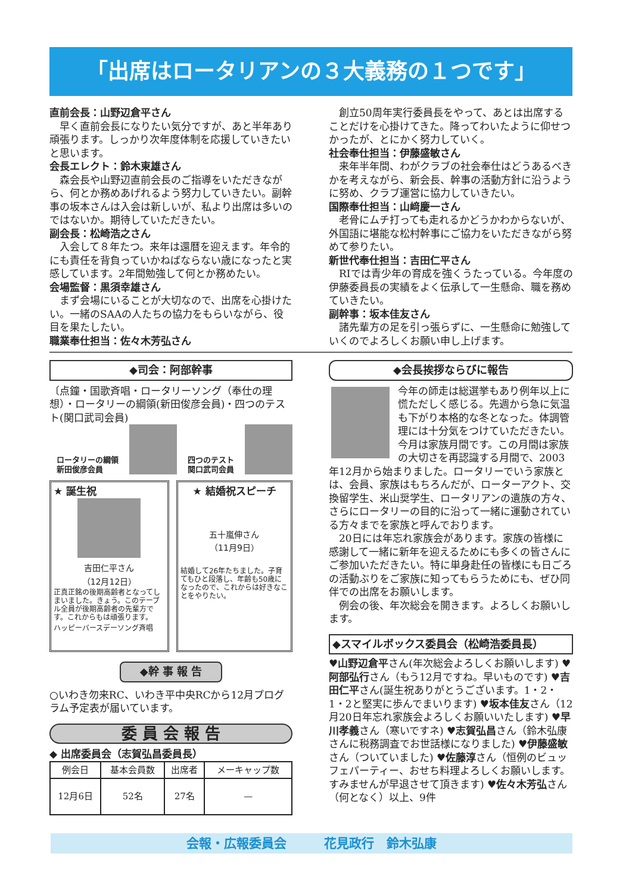「出席はロータリアンの３大義務の１つです」
直前会長：山野辺倉平さん
早く直前会長になりたい気分ですが、あと半年あり頑張ります。しっかり次年度体制を応援していきたいと思います。
会長エレクト：鈴木東雄さん
森会長や山野辺直前会長のご指導をいただきながら、何とか務めあげれるよう努力していきたい。副幹事の坂本さんは入会は新しいが、私より出席は多いのではないか。期待していただきたい。
副会長：松崎浩之さん
入会して８年たつ。来年は還暦を迎えます。年令的にも責任を背負っていかねばならない歳になったと実感しています。2年間勉強して何とか務めたい。
会場監督：黒須幸雄さん
まず会場にいることが大切なので、出席を心掛けたい。一緒のSAAの人たちの協力をもらいながら、役目を果たしたい。
職業奉仕担当：佐々木芳弘さん
創立50周年実行委員長をやって、あとは出席することだけを心掛けてきた。降ってわいたように仰せつかったが、とにかく努力していく。
社会奉仕担当：伊藤盛敏さん
来年半年間、わがクラブの社会奉仕はどうあるべきかを考えながら、新会長、幹事の活動方針に沿うように努め、クラブ運営に協力していきたい。
国際奉仕担当：山﨑慶一さん
老骨にムチ打っても走れるかどうかわからないが、外国語に堪能な松村幹事にご協力をいただきながら努めて参りたい。
新世代奉仕担当：吉田仁平さん
RIでは青少年の育成を強くうたっている。今年度の伊藤委員長の実績をよく伝承して一生懸命、職を務めていきたい。
副幹事：坂本佳友さん
諸先輩方の足を引っ張らずに、一生懸命に勉強していくのでよろしくお願い申し上げます。
◆司会：阿部幹事
〔点鐘・国歌斉唱・ロータリーソング（奉仕の理想）・ロータリーの綱領(新田俊彦会員)・四つのテスト(関口武司会員)
ロータリーの綱領
新田俊彦会員 四つのテスト
関口武司会員
★ 誕生祝
吉田仁平さん
（12月12日）
正真正銘の後期高齢者となってしまいました。きょう。このテーブル全員が後期高齢者の先輩方です。これからもは頑張ります。
ハッピーバースデーソング斉唱
★ 結婚祝スピーチ
五十嵐伸さん
（11月9日）
結婚して26年たちました。子育てもひと段落し、年齢も50歳になったので、これからは好きなことをやりたい。
◆幹 事 報 告
○いわき勿来RC、いわき平中央RCから12月プログラム予定表が届いています。
委 員 会 報 告
◆ 出席委員会（志賀弘昌委員長）
| 例会日 | 基本会員数 | 出席者 | メーキャップ数 |
| --- | --- | --- | --- |
| 12月6日 | 52名 | 27名 | — |
◆会長挨拶ならびに報告
今年の師走は総選挙もあり例年以上に慌ただしく感じる。先週から急に気温も下がり本格的な冬となった。体調管理には十分気をつけていただきたい。今月は家族月間です。この月間は家族の大切さを再認識する月間で、2003年12月から始まりました。ロータリーでいう家族とは、会員、家族はもちろんだが、ローターアクト、交換留学生、米山奨学生、ロータリアンの遺族の方々、さらにロータリーの目的に沿って一緒に運動されている方々までを家族と呼んでおります。
20日には年忘れ家族会があります。家族の皆様に感謝して一緒に新年を迎えるためにも多くの皆さんにご参加いただきたい。特に単身赴任の皆様にも日ごろの活動ぶりをご家族に知ってもらうためにも、ぜひ同伴での出席をお願いします。
例会の後、年次総会を開きます。よろしくお願いします。
◆スマイルボックス委員会（松崎浩委員長）
♥山野辺倉平さん(年次総会よろしくお願いします) ♥阿部弘行さん（もう12月ですね。早いものです) ♥吉田仁平さん(誕生祝ありがとうございます。1・2・1・2と堅実に歩んでまいります) ♥坂本佳友さん（12月20日年忘れ家族会よろしくお願いいたします) ♥早川孝義さん（寒いですネ) ♥志賀弘昌さん（鈴木弘康さんに税務調査でお世話様になりました) ♥伊藤盛敏さん（ついていました) ♥佐藤淳さん（恒例のビュッフェパーティー、おせち料理よろしくお願いします。すみませんが早退させて頂きます) ♥佐々木芳弘さん（何となく）以上、9件
会報・広報委員会　　　花見政行　鈴木弘康